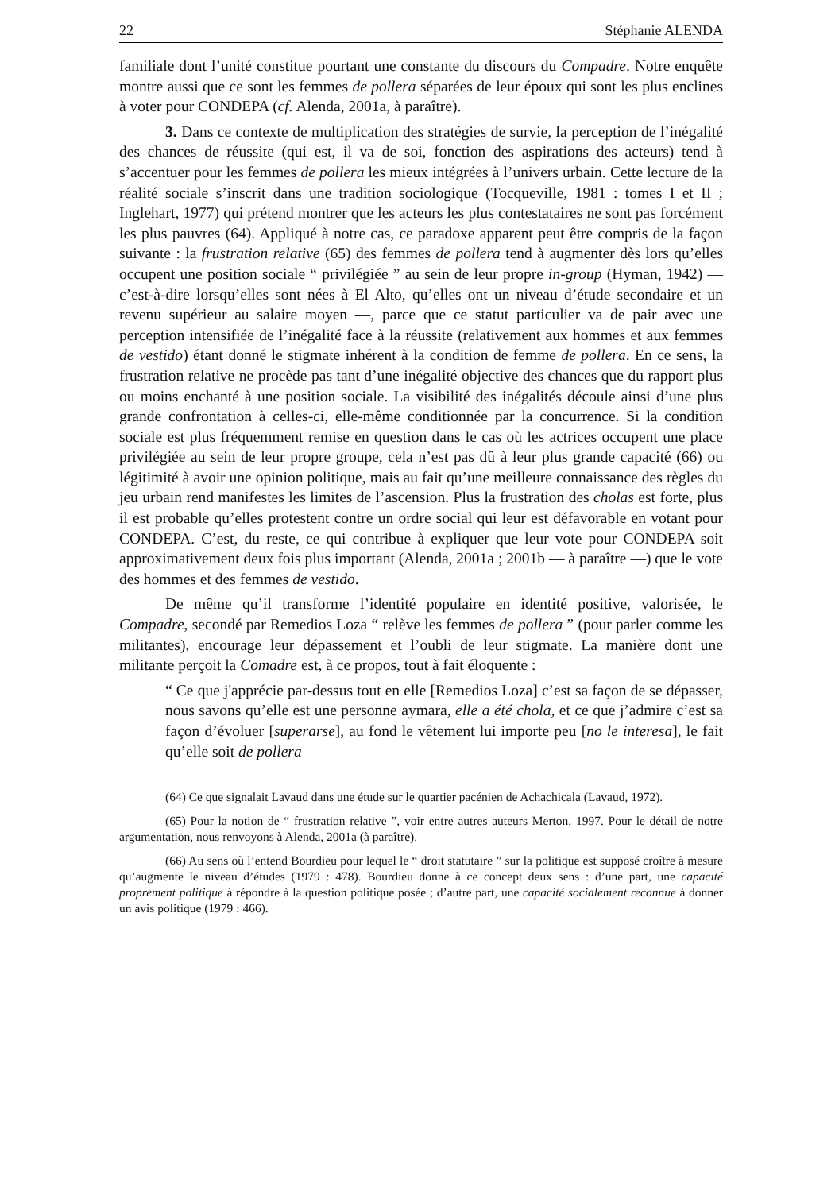22 Stéphanie ALENDA
familiale dont l’unité constitue pourtant une constante du discours du Compadre. Notre enquête montre aussi que ce sont les femmes de pollera séparées de leur époux qui sont les plus enclines à voter pour CONDEPA (cf. Alenda, 2001a, à paraître).
3. Dans ce contexte de multiplication des stratégies de survie, la perception de l’inégalité des chances de réussite (qui est, il va de soi, fonction des aspirations des acteurs) tend à s’accentuer pour les femmes de pollera les mieux intégrées à l’univers urbain. Cette lecture de la réalité sociale s’inscrit dans une tradition sociologique (Tocqueville, 1981 : tomes I et II ; Inglehart, 1977) qui prétend montrer que les acteurs les plus contestataires ne sont pas forcément les plus pauvres (64). Appliqué à notre cas, ce paradoxe apparent peut être compris de la façon suivante : la frustration relative (65) des femmes de pollera tend à augmenter dès lors qu’elles occupent une position sociale “ privilégiée ” au sein de leur propre in-group (Hyman, 1942) — c’est-à-dire lorsqu’elles sont nées à El Alto, qu’elles ont un niveau d’étude secondaire et un revenu supérieur au salaire moyen —, parce que ce statut particulier va de pair avec une perception intensifiée de l’inégalité face à la réussite (relativement aux hommes et aux femmes de vestido) étant donné le stigmate inhérent à la condition de femme de pollera. En ce sens, la frustration relative ne procède pas tant d’une inégalité objective des chances que du rapport plus ou moins enchanté à une position sociale. La visibilité des inégalités découle ainsi d’une plus grande confrontation à celles-ci, elle-même conditionnée par la concurrence. Si la condition sociale est plus fréquemment remise en question dans le cas où les actrices occupent une place privilégiée au sein de leur propre groupe, cela n’est pas dû à leur plus grande capacité (66) ou légitimité à avoir une opinion politique, mais au fait qu’une meilleure connaissance des règles du jeu urbain rend manifestes les limites de l’ascension. Plus la frustration des cholas est forte, plus il est probable qu’elles protestent contre un ordre social qui leur est défavorable en votant pour CONDEPA. C’est, du reste, ce qui contribue à expliquer que leur vote pour CONDEPA soit approximativement deux fois plus important (Alenda, 2001a ; 2001b — à paraître —) que le vote des hommes et des femmes de vestido.
De même qu’il transforme l’identité populaire en identité positive, valorisée, le Compadre, secondé par Remedios Loza “ relève les femmes de pollera ” (pour parler comme les militantes), encourage leur dépassement et l’oubli de leur stigmate. La manière dont une militante perçoit la Comadre est, à ce propos, tout à fait éloquente :
“ Ce que j'apprécie par-dessus tout en elle [Remedios Loza] c’est sa façon de se dépasser, nous savons qu’elle est une personne aymara, elle a été chola, et ce que j’admire c’est sa façon d’évoluer [superarse], au fond le vêtement lui importe peu [no le interesa], le fait qu’elle soit de pollera
(64) Ce que signalait Lavaud dans une étude sur le quartier pacénien de Achachicala (Lavaud, 1972).
(65) Pour la notion de “ frustration relative ”, voir entre autres auteurs Merton, 1997. Pour le détail de notre argumentation, nous renvoyons à Alenda, 2001a (à paraître).
(66) Au sens où l’entend Bourdieu pour lequel le “ droit statutaire ” sur la politique est supposé croître à mesure qu’augmente le niveau d’études (1979 : 478). Bourdieu donne à ce concept deux sens : d’une part, une capacité proprement politique à répondre à la question politique posée ; d’autre part, une capacité socialement reconnue à donner un avis politique (1979 : 466).